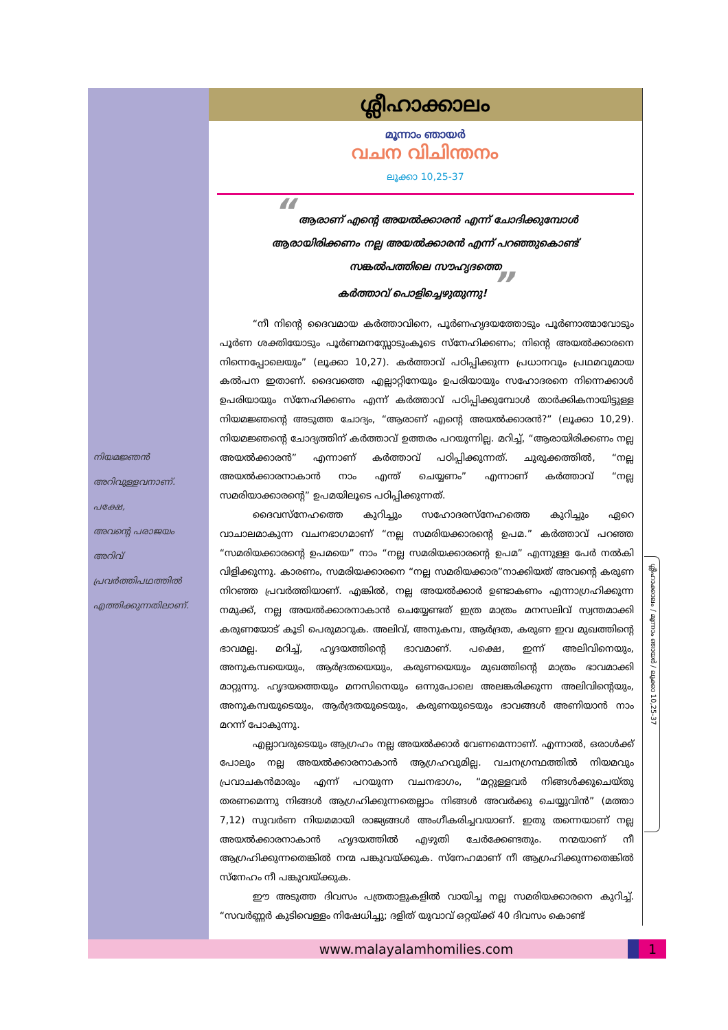നിയമജ്ഞൻ
അറിവുള്ളവനാണ്.
പക്ഷേ,
അവന്റെ പരാജയം
അറിവ് പ്രവർത്തിപഥത്തിൽ
എത്തിക്കുന്നതിലാണ്.
ശ്ലീഹാക്കാലം
മൂന്നാം ഞായർ
വചന വിചിന്തനം
ലൂക്കാ 10,25-37
“ ആരാണ് എന്റെ അയൽക്കാരൻ എന്ന് ചോദിക്കുമ്പോൾ
ആരായിരിക്കണം നല്ല അയൽക്കാരൻ എന്ന് പറഞ്ഞുകൊണ്ട്
സങ്കൽപത്തിലെ സൗഹൃദത്തെ
കർത്താവ് പൊളിച്ചെഴുതുന്നു! ”
“നീ നിന്റെ ദൈവമായ കർത്താവിനെ, പൂർണഹൃദയത്തോടും പൂർണാത്മാവോടും പൂർണ ശക്തിയോടും പൂർണമനസ്സോടുംകൂടെ സ്നേഹിക്കണം; നിന്റെ അയൽക്കാരനെ നിന്നെപ്പോലെയും” (ലൂക്കാ 10,27). കർത്താവ് പഠിപ്പിക്കുന്ന പ്രധാനവും പ്രഥമവുമായ കൽപന ഇതാണ്. ദൈവത്തെ എല്ലാറ്റിനേയും ഉപരിയായും സഹോദരനെ നിന്നെക്കാൾ ഉപരിയായും സ്നേഹിക്കണം എന്ന് കർത്താവ് പഠിപ്പിക്കുമ്പോൾ താർക്കികനായിട്ടുള്ള നിയമജ്ഞന്റെ അടുത്ത ചോദ്യം, “ആരാണ് എന്റെ അയൽക്കാരൻ?” (ലൂക്കാ 10,29). നിയമജ്ഞന്റെ ചോദ്യത്തിന് കർത്താവ് ഉത്തരം പറയുന്നില്ല. മറിച്ച്, “ആരായിരിക്കണം നല്ല അയൽക്കാരൻ” എന്നാണ് കർത്താവ് പഠിപ്പിക്കുന്നത്. ചുരുക്കത്തിൽ, “നല്ല അയൽക്കാരനാകാൻ നാം എന്ത് ചെയ്യണം” എന്നാണ് കർത്താവ് “നല്ല സമരിയാക്കാരന്റെ” ഉപമയിലൂടെ പഠിപ്പിക്കുന്നത്.
ദൈവസ്നേഹത്തെ കുറിച്ചും സഹോദരസ്നേഹത്തെ കുറിച്ചും ഏറെ വാചാലമാകുന്ന വചനഭാഗമാണ് “നല്ല സമരിയക്കാരന്റെ ഉപമ.” കർത്താവ് പറഞ്ഞ “സമരിയക്കാരന്റെ ഉപമയെ” നാം “നല്ല സമരിയക്കാരന്റെ ഉപമ” എന്നുള്ള പേർ നൽകി വിളിക്കുന്നു. കാരണം, സമരിയക്കാരനെ “നല്ല സമരിയക്കാര”നാക്കിയത് അവന്റെ കരുണ നിറഞ്ഞ പ്രവർത്തിയാണ്. എങ്കിൽ, നല്ല അയൽക്കാർ ഉണ്ടാകണം എന്നാഗ്രഹിക്കുന്ന നമുക്ക്, നല്ല അയൽക്കാരനാകാൻ ചെയ്യേണ്ടത് ഇത്ര മാത്രം മനസലിവ് സ്വന്തമാക്കി കരുണയോട് കൂടി പെരുമാറുക. അലിവ്, അനുകമ്പ, ആർദ്രത, കരുണ ഇവ മുഖത്തിന്റെ ഭാവമല്ല. മറിച്ച്, ഹൃദയത്തിന്റെ ഭാവമാണ്. പക്ഷെ, ഇന്ന് അലിവിനെയും, അനുകമ്പയെയും, ആർദ്രതയെയും, കരുണയെയും മുഖത്തിന്റെ മാത്രം ഭാവമാക്കി മാറ്റുന്നു. ഹൃദയത്തെയും മനസിനെയും ഒന്നുപോലെ അലങ്കരിക്കുന്ന അലിവിന്റെയും, അനുകമ്പയുടെയും, ആർദ്രതയുടെയും, കരുണയുടെയും ഭാവങ്ങൾ അണിയാൻ നാം മറന്ന് പോകുന്നു.
എല്ലാവരുടെയും ആഗ്രഹം നല്ല അയൽക്കാർ വേണമെന്നാണ്. എന്നാൽ, ഒരാൾക്ക് പോലും നല്ല അയൽക്കാരനാകാൻ ആഗ്രഹവുമില്ല. വചനഗ്രന്ഥത്തിൽ നിയമവും പ്രവാചകൻമാരും എന്ന് പറയുന്ന വചനഭാഗം, “മറ്റുള്ളവർ നിങ്ങൾക്കുചെയ്തു തരണമെന്നു നിങ്ങൾ ആഗ്രഹിക്കുന്നതെല്ലാം നിങ്ങൾ അവർക്കു ചെയ്യുവിൻ” (മത്താ 7,12) സുവർണ നിയമമായി രാജ്യങ്ങൾ അംഗീകരിച്ചവയാണ്. ഇതു തന്നെയാണ് നല്ല അയൽക്കാരനാകാൻ ഹൃദയത്തിൽ എഴുതി ചേർക്കേണ്ടതും. നന്മയാണ് നീ ആഗ്രഹിക്കുന്നതെങ്കിൽ നന്മ പങ്കുവയ്ക്കുക. സ്നേഹമാണ് നീ ആഗ്രഹിക്കുന്നതെങ്കിൽ സ്നേഹം നീ പങ്കുവയ്ക്കുക.
ഈ അടുത്ത ദിവസം പത്രതാളുകളിൽ വായിച്ച നല്ല സമരിയക്കാരനെ കുറിച്ച്. “സവർണ്ണർ കുടിവെള്ളം നിഷേധിച്ചു; ദളിത് യുവാവ് ഒറ്റയ്ക്ക് 40 ദിവസം കൊണ്ട്
ശ്ലീഹാക്കാലം / മൂന്നാം ഞായർ / ലൂക്കാ 10,25-37
www.malayalamhomilies.com 1